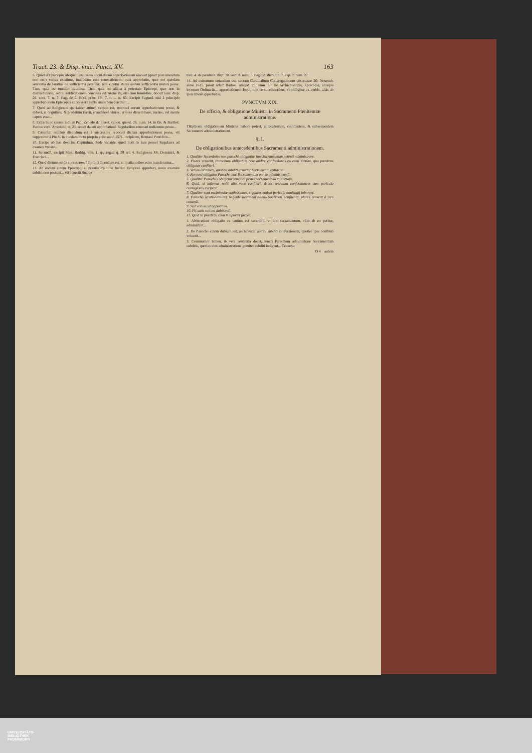Tract. 23. & Disp. vnic. Punct. XV. 163
6. Quòd si Episcopus absque iusta causa alicui datam approbationem reuocet (quod præsumendum non est,) verius existimo, inualidam esse reuocationem: quia approbatio, quæ est quædam sententia declaratiua de sufficientia personæ, non videtur stante eadem sufficientia mutari posse. Tum, quia est mutatio iniuriosa. Tum, quia est aliena à potestate Episcopi, quæ non in destructionem, sed in ædificationem concessa est. Atque ita, etsi cum formidine, docuit Suar. disp. 28. sect. 7. n. 7. Fag. de 2. Eccl. præc. lib. 7. c. ... n. 63. Excipit Fagund. nisi à principio approbationem Episcopus concesserit iuxta suum beneplacitum...
7. Quod ad Religiosos specialiter attinet, certum est, reuocari eorum approbationem posse, & deberi, si cognitum, & probatum fuerit, scandalosè viuere, errores disseminare, surdos, vel mente captos esse...
8. Extra hunc casum iudicat Petr. Zenedo de quæst. canon. quæst. 26. num. 14. in fin. & Barthol. Fumus verb. Absolutio, n. 23. semel datam approbationē Regularibus reuocari nullatenus posse...
9. Cæterùm omninò dicendum est à successore reuocari dictam approbationem posse, vti supponitur à Pio V. in quodam motu proprio edito anno 1571. incipiente, Romani Pontificis...
10. Excipe ab hac doctrina Capitulum, Sede vacante, quod licèt de iure posset Regulares ad examen vocare...
11. Secundò, excipit Man. Rodrig. tom. 1. qq. regul. q. 59 art. 4. Religiosos SS. Dominici, & Francisci...
12. Quod dictum est de successore, à fortiori dicendum est, si in aliam diœcesim transferantur...
13. Ab eodem autem Episcopo, si præuio examine fuerint Religiosi approbati, nouo examini subiici non possunt... vti aduertit Suarez
tom. 4. de pœnitent. disp. 28. sect. 8. num. 5. Fagund. dicto lib. 7. cap. 2. num. 27.
14. Ad extremum notandum est, sacram Cardinalium Congregationem decreuisse 20. Nouemb. anno 1615. prout refert Barbos. allegat. 25. num. 30. ne Archiepiscopis, Episcopis, aliisque locorum Ordinariis... approbationem loqui, non de successoribus, vt colligitur ex verbis, aliàs ab ipsis liberè approbatos.
PVNCTVM XIX.
De officio, & obligatione Ministri in Sacramenti Pœnitentiæ administratione.
TRiplicem obligationem Minister habere potest, antecedentem, comitantem, & subsequentem Sacramenti administrationem.
§. I.
De obligationibus antecedentibus Sacramenti administrationem.
1. Qualiter Sacerdotes non parochi obligantur hoc Sacramentum petenti administrare.
2. Plures censent, Parochum obligatum esse audire confessiones eo casu tantùm, quo pœnitens obligatur confiteri.
3. Verius est teneri, quoties subditi grauiter Sacramento indigent.
4. Raro est obligatio Parocho hoc Sacramentum per se administrandi.
5. Qualiter Parochus obligetur tempore pestis Sacramentum ministrare.
6. Quid, si infirmus nolit alia voce confiteri, debes secretam confessionem cum periculo contagionis excipere.
7. Qualiter sunt excipiendæ confessiones, si plures eodem periculo naufragij laborent.
8. Parocho irrationabiliter negante licentiam alieno Sacerdoti confitendi, plures censent à iure concedi.
9. Sed verius est oppositum.
10. Fit satis rationi dubitandi.
11. Quid in prædicto casu te oportet facere.
1. ANtecedens obligatio ea tantùm est sacerdoti, vt hoc sacramentum, cùm ab eo petitur, administret...
2. De Parocho autem dubium est, an teneatur audire subditi confessionem, quoties ipse confiteri voluerit...
3. Communior tamen, & vera sententia docet, teneri Parochum administrare Sacramentum subditis, quoties eius administratione grauiter subditi indigent... Censetur
O 4 autem
UNIVERSITÄTS-
BIBLIOTHEK
PADERBORN